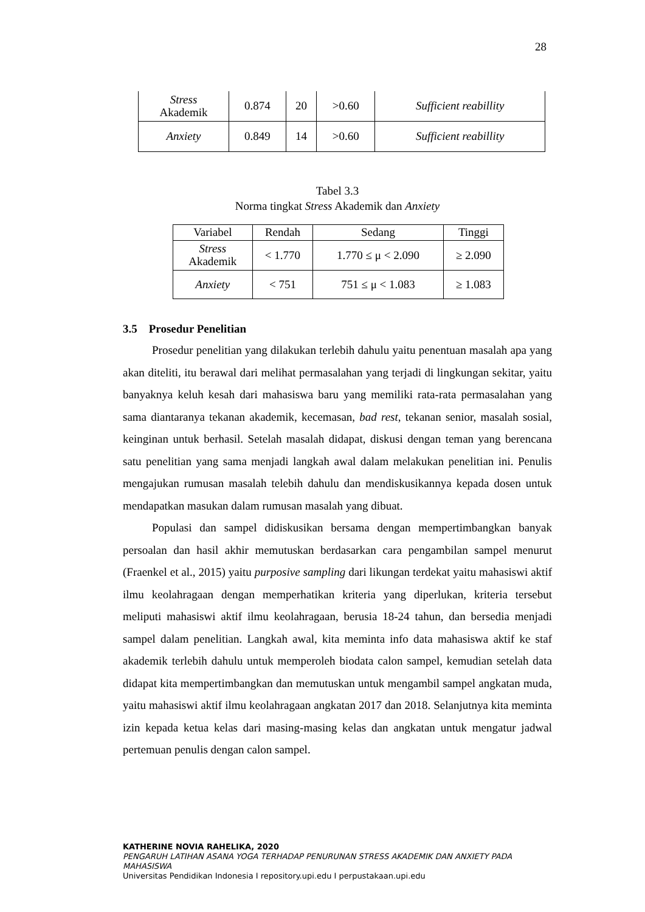28
| Stress Akademik | 0.874 | 20 | >0.60 | Sufficient reabillity |
| Anxiety | 0.849 | 14 | >0.60 | Sufficient reabillity |
Tabel 3.3
Norma tingkat Stress Akademik dan Anxiety
| Variabel | Rendah | Sedang | Tinggi |
| --- | --- | --- | --- |
| Stress Akademik | < 1.770 | 1.770 ≤ μ < 2.090 | ≥ 2.090 |
| Anxiety | < 751 | 751 ≤ μ < 1.083 | ≥ 1.083 |
3.5 Prosedur Penelitian
Prosedur penelitian yang dilakukan terlebih dahulu yaitu penentuan masalah apa yang akan diteliti, itu berawal dari melihat permasalahan yang terjadi di lingkungan sekitar, yaitu banyaknya keluh kesah dari mahasiswa baru yang memiliki rata-rata permasalahan yang sama diantaranya tekanan akademik, kecemasan, bad rest, tekanan senior, masalah sosial, keinginan untuk berhasil. Setelah masalah didapat, diskusi dengan teman yang berencana satu penelitian yang sama menjadi langkah awal dalam melakukan penelitian ini. Penulis mengajukan rumusan masalah telebih dahulu dan mendiskusikannya kepada dosen untuk mendapatkan masukan dalam rumusan masalah yang dibuat.
Populasi dan sampel didiskusikan bersama dengan mempertimbangkan banyak persoalan dan hasil akhir memutuskan berdasarkan cara pengambilan sampel menurut (Fraenkel et al., 2015) yaitu purposive sampling dari likungan terdekat yaitu mahasiswi aktif ilmu keolahragaan dengan memperhatikan kriteria yang diperlukan, kriteria tersebut meliputi mahasiswi aktif ilmu keolahragaan, berusia 18-24 tahun, dan bersedia menjadi sampel dalam penelitian. Langkah awal, kita meminta info data mahasiswa aktif ke staf akademik terlebih dahulu untuk memperoleh biodata calon sampel, kemudian setelah data didapat kita mempertimbangkan dan memutuskan untuk mengambil sampel angkatan muda, yaitu mahasiswi aktif ilmu keolahragaan angkatan 2017 dan 2018. Selanjutnya kita meminta izin kepada ketua kelas dari masing-masing kelas dan angkatan untuk mengatur jadwal pertemuan penulis dengan calon sampel.
KATHERINE NOVIA RAHELIKA, 2020
PENGARUH LATIHAN ASANA YOGA TERHADAP PENURUNAN STRESS AKADEMIK DAN ANXIETY PADA MAHASISWA
Universitas Pendidikan Indonesia I repository.upi.edu I perpustakaan.upi.edu